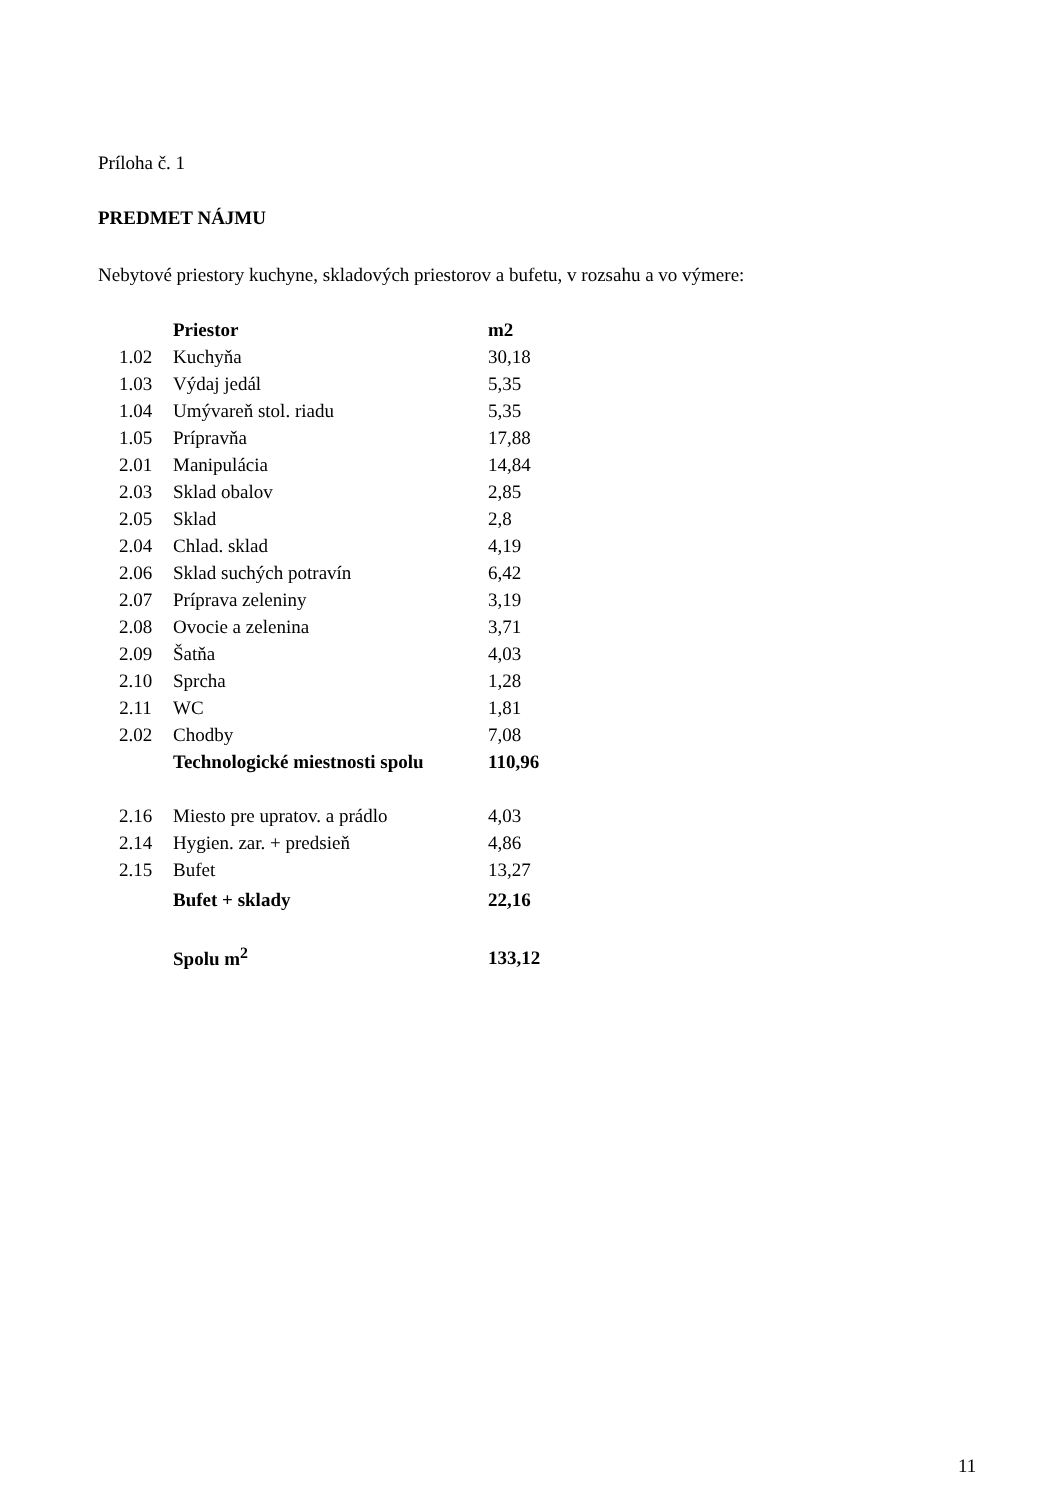Príloha č. 1
PREDMET NÁJMU
Nebytové priestory kuchyne, skladových priestorov a bufetu, v rozsahu a vo výmere:
| | Priestor | m2 |
| --- | --- | --- |
| 1.02 | Kuchyňa | 30,18 |
| 1.03 | Výdaj jedál | 5,35 |
| 1.04 | Umývareň stol. riadu | 5,35 |
| 1.05 | Prípravňa | 17,88 |
| 2.01 | Manipulácia | 14,84 |
| 2.03 | Sklad obalov | 2,85 |
| 2.05 | Sklad | 2,8 |
| 2.04 | Chlad. sklad | 4,19 |
| 2.06 | Sklad suchých potravín | 6,42 |
| 2.07 | Príprava zeleniny | 3,19 |
| 2.08 | Ovocie a zelenina | 3,71 |
| 2.09 | Šatňa | 4,03 |
| 2.10 | Sprcha | 1,28 |
| 2.11 | WC | 1,81 |
| 2.02 | Chodby | 7,08 |
| | Technologické miestnosti spolu | 110,96 |
| 2.16 | Miesto pre upratov. a prádlo | 4,03 |
| 2.14 | Hygien. zar. + predsieň | 4,86 |
| 2.15 | Bufet | 13,27 |
| | Bufet + sklady | 22,16 |
| | Spolu m<sup>2</sup> | 133,12 |
11